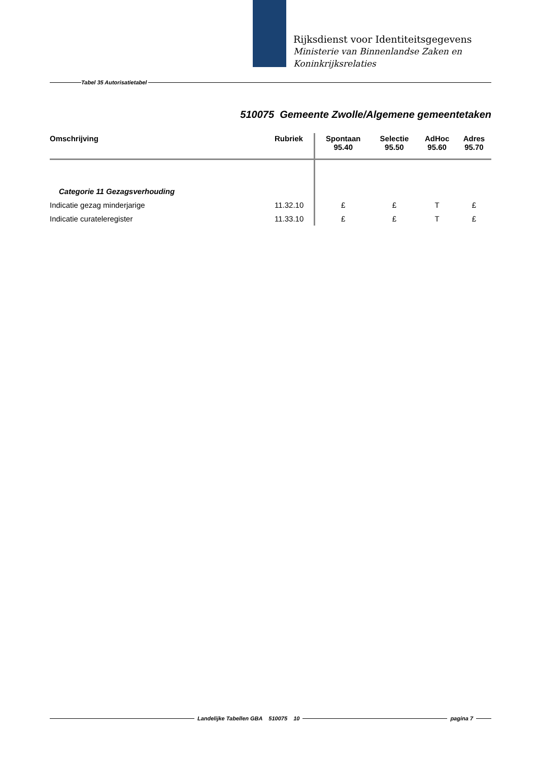Rijksdienst voor Identiteitsgegevens
Ministerie van Binnenlandse Zaken en
Koninkrijksrelaties
Tabel 35 Autorisatietabel
510075 Gemeente Zwolle/Algemene gemeentetaken
| Omschrijving | Rubriek | Spontaan 95.40 | Selectie 95.50 | AdHoc 95.60 | Adres 95.70 |
| --- | --- | --- | --- | --- | --- |
| Categorie 11 Gezagsverhouding | | | | | |
| Indicatie gezag minderjarige | 11.32.10 | £ | £ | T | £ |
| Indicatie curateleregister | 11.33.10 | £ | £ | T | £ |
Landelijke Tabellen GBA 510075 10 pagina 7